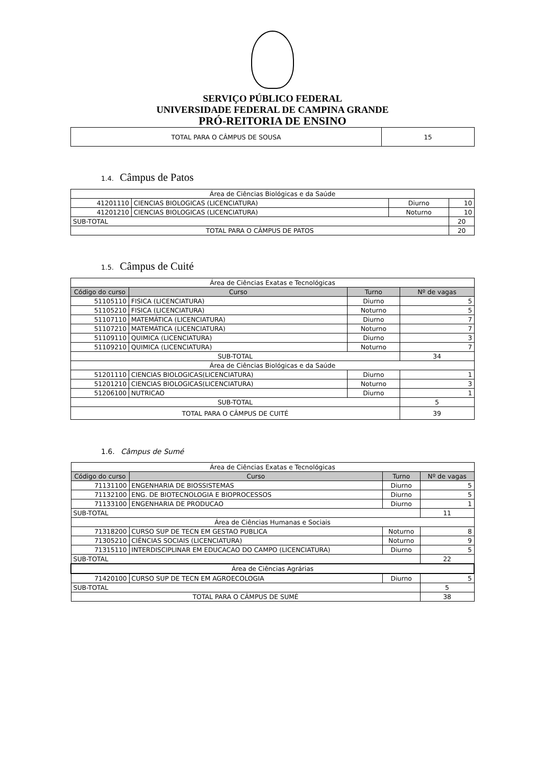SERVIÇO PÚBLICO FEDERAL
UNIVERSIDADE FEDERAL DE CAMPINA GRANDE
PRÓ-REITORIA DE ENSINO
| TOTAL PARA O CÂMPUS DE SOUSA | 15 |
1.4. Câmpus de Patos
| Área de Ciências Biológicas e da Saúde | | | |
| 41201110 | CIENCIAS BIOLOGICAS (LICENCIATURA) | Diurno | 10 |
| 41201210 | CIENCIAS BIOLOGICAS (LICENCIATURA) | Noturno | 10 |
| SUB-TOTAL | | | 20 |
| TOTAL PARA O CÂMPUS DE PATOS | | | 20 |
1.5. Câmpus de Cuité
| Área de Ciências Exatas e Tecnológicas | | | |
| Código do curso | Curso | Turno | Nº de vagas |
| 51105110 | FISICA (LICENCIATURA) | Diurno | 5 |
| 51105210 | FISICA (LICENCIATURA) | Noturno | 5 |
| 51107110 | MATEMÁTICA (LICENCIATURA) | Diurno | 7 |
| 51107210 | MATEMÁTICA (LICENCIATURA) | Noturno | 7 |
| 51109110 | QUIMICA (LICENCIATURA) | Diurno | 3 |
| 51109210 | QUIMICA (LICENCIATURA) | Noturno | 7 |
| SUB-TOTAL | | | 34 |
| Área de Ciências Biológicas e da Saúde | | | |
| 51201110 | CIENCIAS BIOLOGICAS(LICENCIATURA) | Diurno | 1 |
| 51201210 | CIENCIAS BIOLOGICAS(LICENCIATURA) | Noturno | 3 |
| 51206100 | NUTRICAO | Diurno | 1 |
| SUB-TOTAL | | | 5 |
| TOTAL PARA O CÂMPUS DE CUITÉ | | | 39 |
1.6. Câmpus de Sumé
| Área de Ciências Exatas e Tecnológicas | | | |
| Código do curso | Curso | Turno | Nº de vagas |
| 71131100 | ENGENHARIA DE BIOSSISTEMAS | Diurno | 5 |
| 71132100 | ENG. DE BIOTECNOLOGIA E BIOPROCESSOS | Diurno | 5 |
| 71133100 | ENGENHARIA DE PRODUCAO | Diurno | 1 |
| SUB-TOTAL | | | 11 |
| Área de Ciências Humanas e Sociais | | | |
| 71318200 | CURSO SUP DE TECN EM GESTAO PUBLICA | Noturno | 8 |
| 71305210 | CIÊNCIAS SOCIAIS (LICENCIATURA) | Noturno | 9 |
| 71315110 | INTERDISCIPLINAR EM EDUCACAO DO CAMPO (LICENCIATURA) | Diurno | 5 |
| SUB-TOTAL | | | 22 |
| Área de Ciências Agrárias | | | |
| 71420100 | CURSO SUP DE TECN EM AGROECOLOGIA | Diurno | 5 |
| SUB-TOTAL | | | 5 |
| TOTAL PARA O CÂMPUS DE SUMÉ | | | 38 |